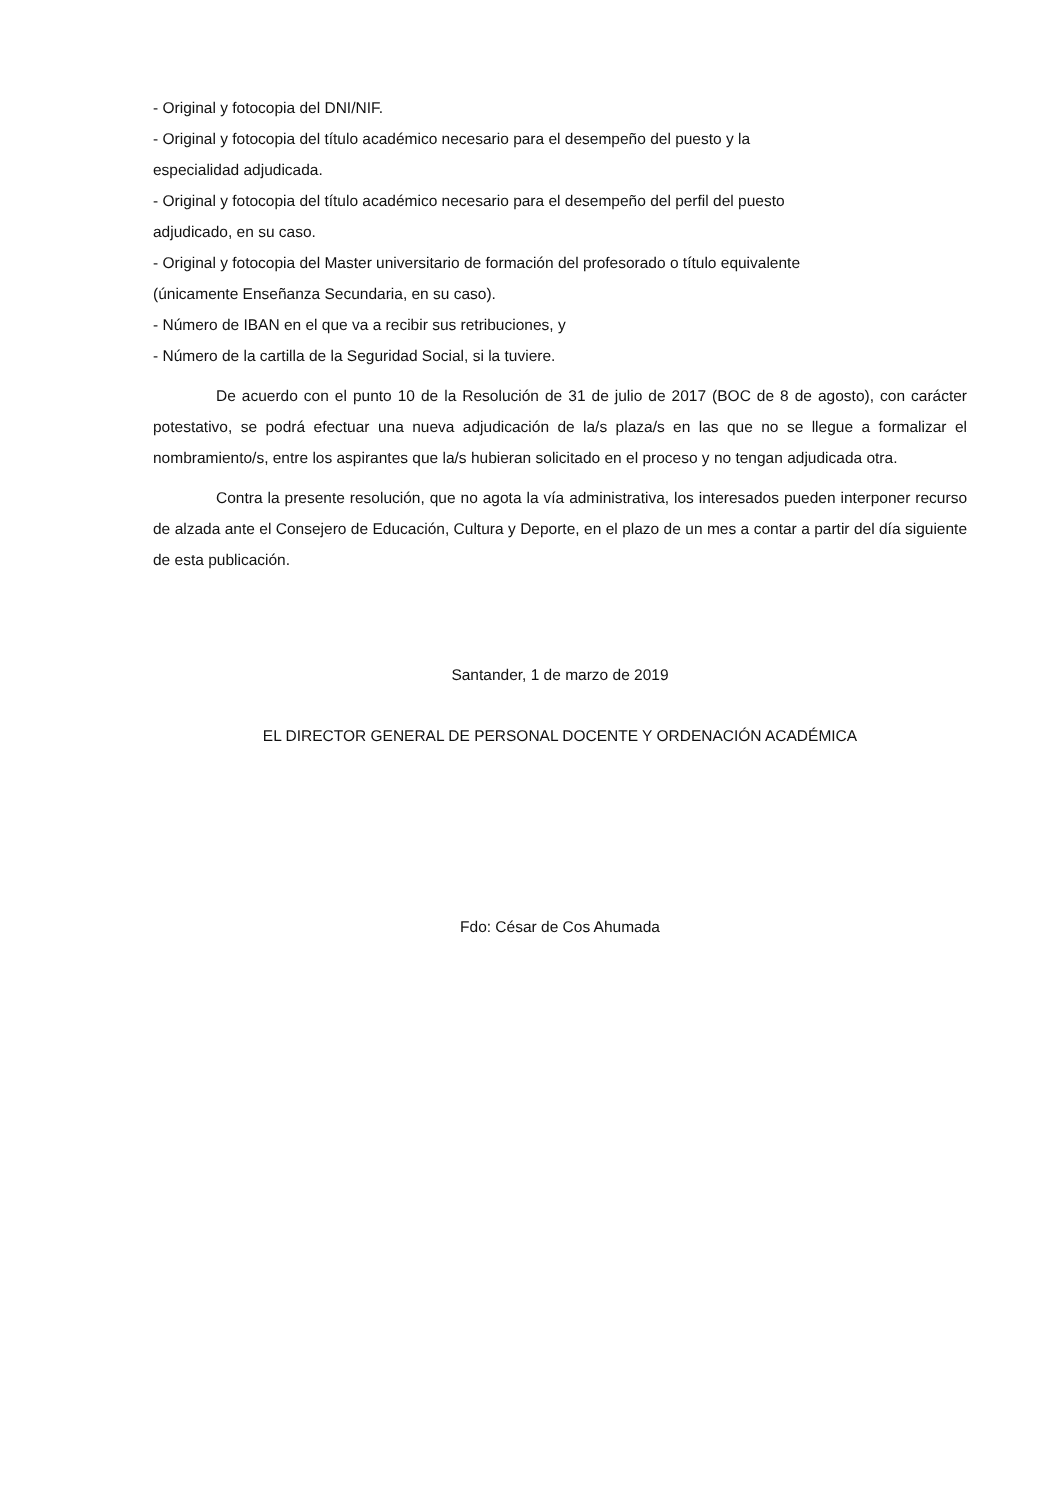- Original y fotocopia del DNI/NIF.
- Original y fotocopia del título académico necesario para el desempeño del puesto y la
especialidad adjudicada.
- Original y fotocopia del título académico necesario para el desempeño del perfil del puesto
adjudicado, en su caso.
- Original y fotocopia del Master universitario de formación del profesorado o título equivalente
(únicamente Enseñanza Secundaria, en su caso).
- Número de IBAN en el que va a recibir sus retribuciones, y
- Número de la cartilla de la Seguridad Social, si la tuviere.
De acuerdo con el punto 10 de la Resolución de 31 de julio de 2017 (BOC de 8 de agosto), con carácter potestativo, se podrá efectuar una nueva adjudicación de la/s plaza/s en las que no se llegue a formalizar el nombramiento/s, entre los aspirantes que la/s hubieran solicitado en el proceso y no tengan adjudicada otra.
Contra la presente resolución, que no agota la vía administrativa, los interesados pueden interponer recurso de alzada ante el Consejero de Educación, Cultura y Deporte, en el plazo de un mes a contar a partir del día siguiente de esta publicación.
Santander, 1 de marzo de 2019
EL DIRECTOR GENERAL DE PERSONAL DOCENTE Y ORDENACIÓN ACADÉMICA
Fdo: César de Cos Ahumada